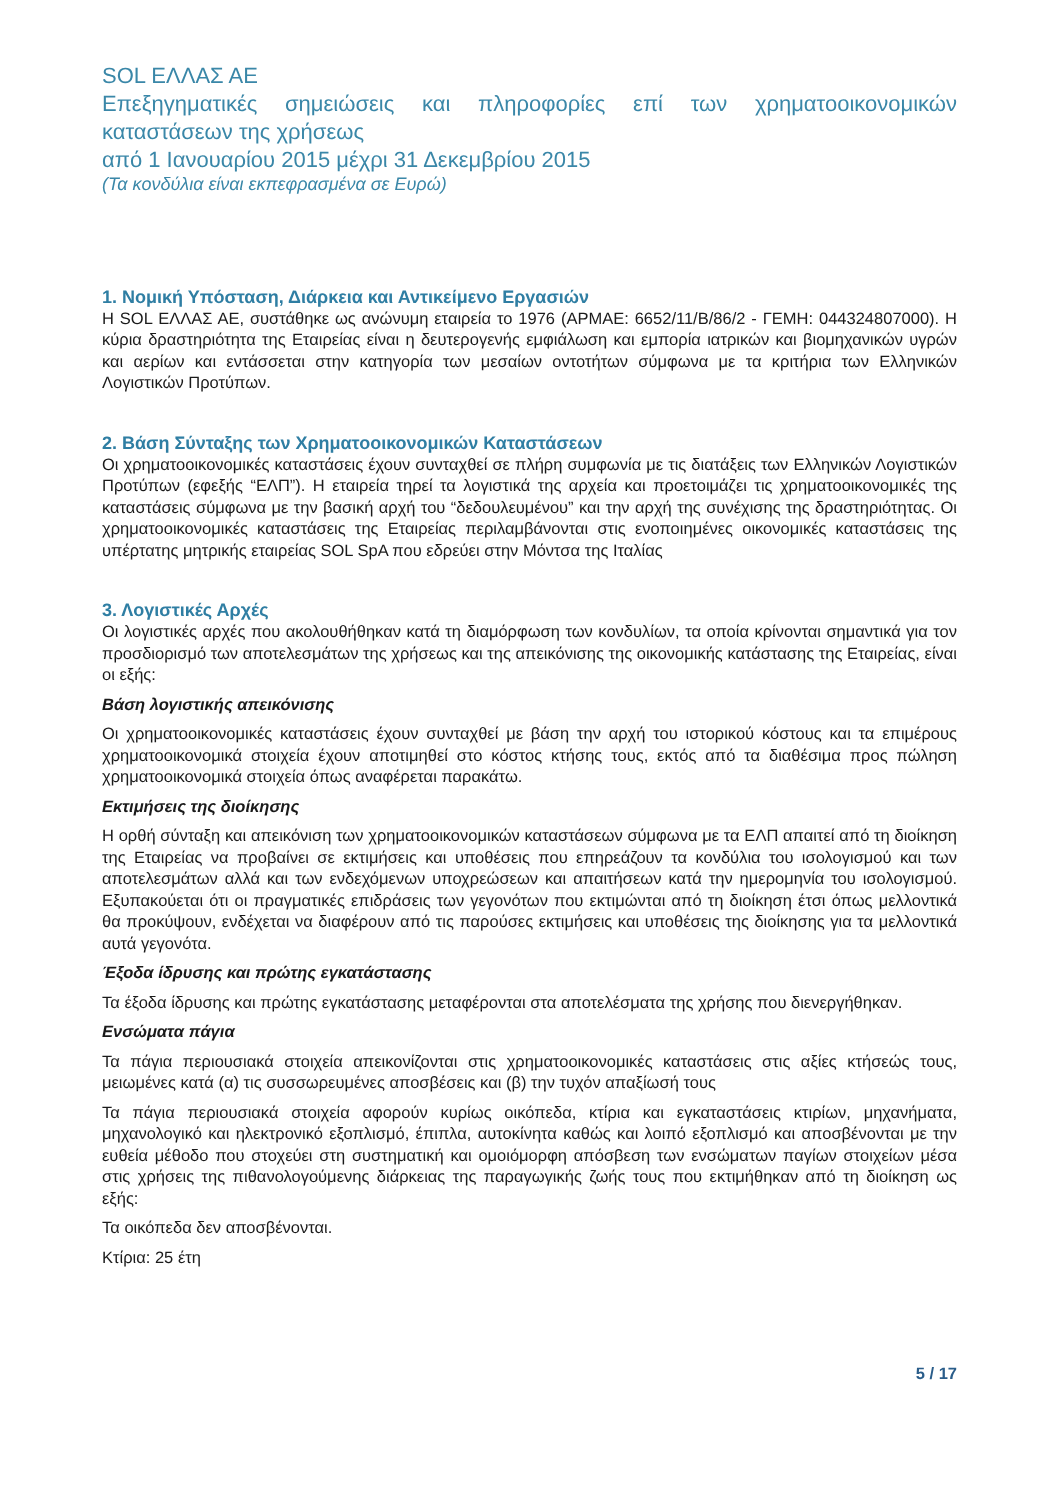SOL ΕΛΛΑΣ ΑΕ
Επεξηγηματικές σημειώσεις και πληροφορίες επί των χρηματοοικονομικών καταστάσεων της χρήσεως
από 1 Ιανουαρίου 2015 μέχρι 31 Δεκεμβρίου 2015
(Τα κονδύλια είναι εκπεφρασμένα σε Ευρώ)
1. Νομική Υπόσταση, Διάρκεια και Αντικείμενο Εργασιών
Η SOL ΕΛΛΑΣ ΑΕ, συστάθηκε ως ανώνυμη εταιρεία το 1976 (ΑΡΜΑΕ: 6652/11/Β/86/2 - ΓΕΜΗ: 044324807000). Η κύρια δραστηριότητα της Εταιρείας είναι η δευτερογενής εμφιάλωση και εμπορία ιατρικών και βιομηχανικών υγρών και αερίων και εντάσσεται στην κατηγορία των μεσαίων οντοτήτων σύμφωνα με τα κριτήρια των Ελληνικών Λογιστικών Προτύπων.
2. Βάση Σύνταξης των Χρηματοοικονομικών Καταστάσεων
Οι χρηματοοικονομικές καταστάσεις έχουν συνταχθεί σε πλήρη συμφωνία με τις διατάξεις των Ελληνικών Λογιστικών Προτύπων (εφεξής “ΕΛΠ”). Η εταιρεία τηρεί τα λογιστικά της αρχεία και προετοιμάζει τις χρηματοοικονομικές της καταστάσεις σύμφωνα με την βασική αρχή του “δεδουλευμένου” και την αρχή της συνέχισης της δραστηριότητας. Οι χρηματοοικονομικές καταστάσεις της Εταιρείας περιλαμβάνονται στις ενοποιημένες οικονομικές καταστάσεις της υπέρτατης μητρικής εταιρείας SOL SpA που εδρεύει στην Μόντσα της Ιταλίας
3. Λογιστικές Αρχές
Οι λογιστικές αρχές που ακολουθήθηκαν κατά τη διαμόρφωση των κονδυλίων, τα οποία κρίνονται σημαντικά για τον προσδιορισμό των αποτελεσμάτων της χρήσεως και της απεικόνισης της οικονομικής κατάστασης της Εταιρείας, είναι οι εξής:
Βάση λογιστικής απεικόνισης
Οι χρηματοοικονομικές καταστάσεις έχουν συνταχθεί με βάση την αρχή του ιστορικού κόστους και τα επιμέρους χρηματοοικονομικά στοιχεία έχουν αποτιμηθεί στο κόστος κτήσης τους, εκτός από τα διαθέσιμα προς πώληση χρηματοοικονομικά στοιχεία όπως αναφέρεται παρακάτω.
Εκτιμήσεις της διοίκησης
Η ορθή σύνταξη και απεικόνιση των χρηματοοικονομικών καταστάσεων σύμφωνα με τα ΕΛΠ απαιτεί από τη διοίκηση της Εταιρείας να προβαίνει σε εκτιμήσεις και υποθέσεις που επηρεάζουν τα κονδύλια του ισολογισμού και των αποτελεσμάτων αλλά και των ενδεχόμενων υποχρεώσεων και απαιτήσεων κατά την ημερομηνία του ισολογισμού. Εξυπακούεται ότι οι πραγματικές επιδράσεις των γεγονότων που εκτιμώνται από τη διοίκηση έτσι όπως μελλοντικά θα προκύψουν, ενδέχεται να διαφέρουν από τις παρούσες εκτιμήσεις και υποθέσεις της διοίκησης για τα μελλοντικά αυτά γεγονότα.
Έξοδα ίδρυσης και πρώτης εγκατάστασης
Τα έξοδα ίδρυσης και πρώτης εγκατάστασης μεταφέρονται στα αποτελέσματα της χρήσης που διενεργήθηκαν.
Ενσώματα πάγια
Τα πάγια περιουσιακά στοιχεία απεικονίζονται στις χρηματοοικονομικές καταστάσεις στις αξίες κτήσεώς τους, μειωμένες κατά (α) τις συσσωρευμένες αποσβέσεις και (β) την τυχόν απαξίωσή τους
Τα πάγια περιουσιακά στοιχεία αφορούν κυρίως οικόπεδα, κτίρια και εγκαταστάσεις κτιρίων, μηχανήματα, μηχανολογικό και ηλεκτρονικό εξοπλισμό, έπιπλα, αυτοκίνητα καθώς και λοιπό εξοπλισμό και αποσβένονται με την ευθεία μέθοδο που στοχεύει στη συστηματική και ομοιόμορφη απόσβεση των ενσώματων παγίων στοιχείων μέσα στις χρήσεις της πιθανολογούμενης διάρκειας της παραγωγικής ζωής τους που εκτιμήθηκαν από τη διοίκηση ως εξής:
Τα οικόπεδα δεν αποσβένονται.
Κτίρια: 25 έτη
5 / 17